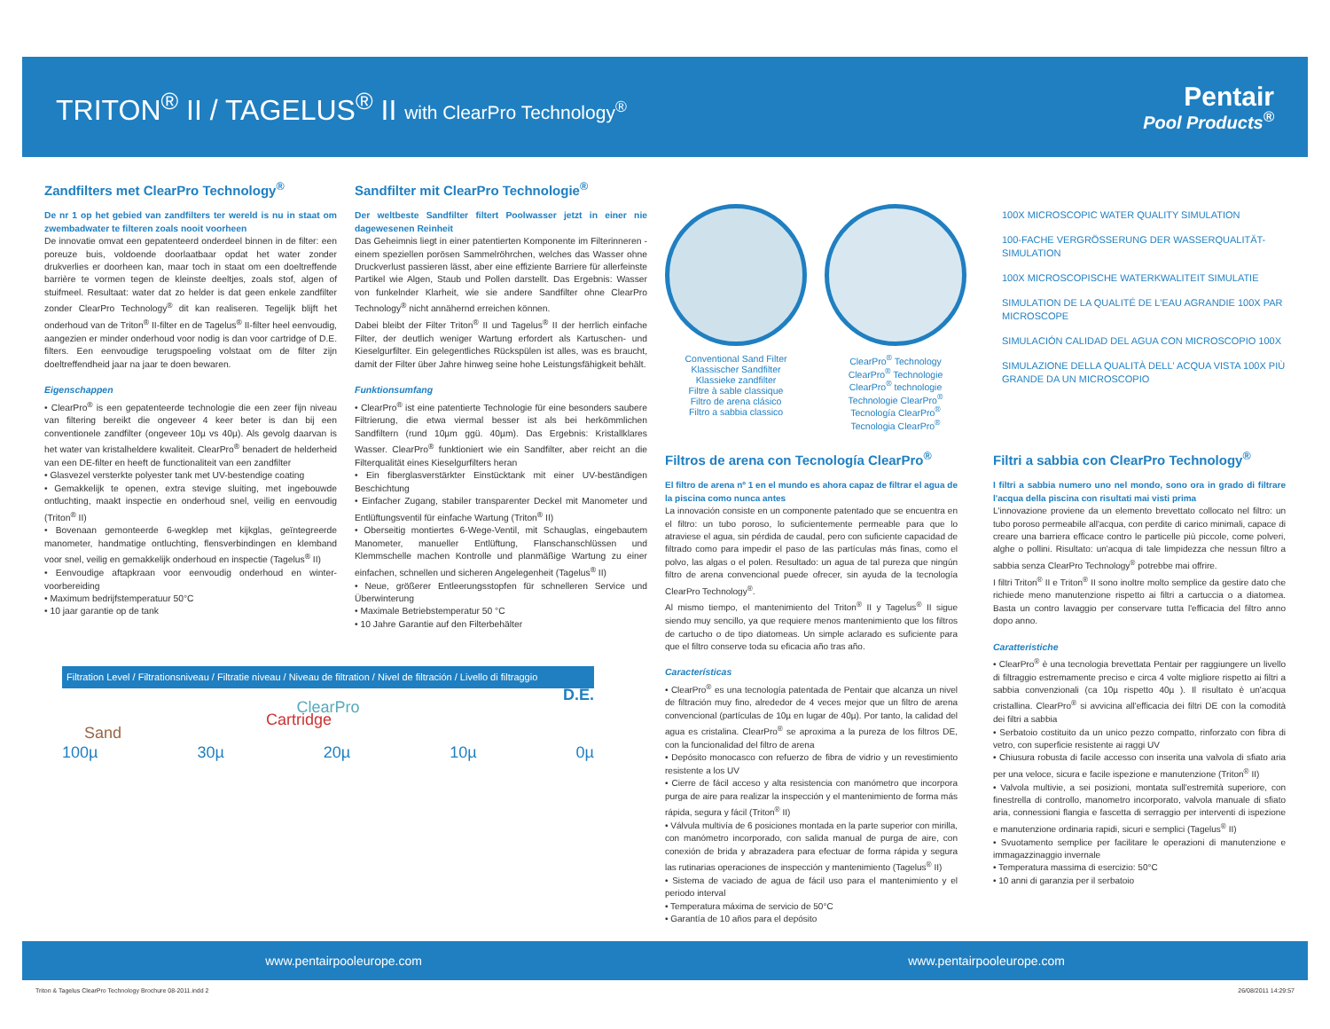TRITON<sup>®</sup> II / TAGELUS<sup>®</sup> II with ClearPro Technology<sup>®</sup>
Pentair
Pool Products<sup>®</sup>
Zandfilters met ClearPro Technology<sup>®</sup>
De nr 1 op het gebied van zandfilters ter wereld is nu in staat om zwembadwater te filteren zoals nooit voorheen
De innovatie omvat een gepatenteerd onderdeel binnen in de filter: een poreuze buis, voldoende doorlaatbaar opdat het water zonder drukverlies er doorheen kan, maar toch in staat om een doeltreffende barrière te vormen tegen de kleinste deeltjes, zoals stof, algen of stuifmeel. Resultaat: water dat zo helder is dat geen enkele zandfilter zonder ClearPro Technology<sup>®</sup> dit kan realiseren. Tegelijk blijft het onderhoud van de Triton<sup>®</sup> II-filter en de Tagelus<sup>®</sup> II-filter heel eenvoudig, aangezien er minder onderhoud voor nodig is dan voor cartridge of D.E. filters. Een eenvoudige terugspoeling volstaat om de filter zijn doeltreffendheid jaar na jaar te doen bewaren.
Eigenschappen
• ClearPro<sup>®</sup> is een gepatenteerde technologie die een zeer fijn niveau van filtering bereikt die ongeveer 4 keer beter is dan bij een conventionele zandfilter (ongeveer 10µ vs 40µ). Als gevolg daarvan is het water van kristalheldere kwaliteit. ClearPro<sup>®</sup> benadert de helderheid van een DE-filter en heeft de functionaliteit van een zandfilter
• Glasvezel versterkte polyester tank met UV-bestendige coating
• Gemakkelijk te openen, extra stevige sluiting, met ingebouwde ontluchting, maakt inspectie en onderhoud snel, veilig en eenvoudig (Triton<sup>®</sup> II)
• Bovenaan gemonteerde 6-wegklep met kijkglas, geïntegreerde manometer, handmatige ontluchting, flensverbindingen en klemband voor snel, veilig en gemakkelijk onderhoud en inspectie (Tagelus<sup>®</sup> II)
• Eenvoudige aftapkraan voor eenvoudig onderhoud en winter-voorbereiding
• Maximum bedrijfstemperatuur 50°C
• 10 jaar garantie op de tank
Sandfilter mit ClearPro Technologie<sup>®</sup>
Der weltbeste Sandfilter filtert Poolwasser jetzt in einer nie dagewesenen Reinheit
Das Geheimnis liegt in einer patentierten Komponente im Filterinneren - einem speziellen porösen Sammelröhrchen, welches das Wasser ohne Druckverlust passieren lässt, aber eine effiziente Barriere für allerfeinste Partikel wie Algen, Staub und Pollen darstellt. Das Ergebnis: Wasser von funkelnder Klarheit, wie sie andere Sandfilter ohne ClearPro Technology<sup>®</sup> nicht annähernd erreichen können.
Dabei bleibt der Filter Triton<sup>®</sup> II und Tagelus<sup>®</sup> II der herrlich einfache Filter, der deutlich weniger Wartung erfordert als Kartuschen- und Kieselgurfilter. Ein gelegentliches Rückspülen ist alles, was es braucht, damit der Filter über Jahre hinweg seine hohe Leistungsfähigkeit behält.
Funktionsumfang
• ClearPro<sup>®</sup> ist eine patentierte Technologie für eine besonders saubere Filtrierung, die etwa viermal besser ist als bei herkömmlichen Sandfiltern (rund 10µm ggü. 40µm). Das Ergebnis: Kristallklares Wasser. ClearPro<sup>®</sup> funktioniert wie ein Sandfilter, aber reicht an die Filterqualität eines Kieselgurfilters heran
• Ein fiberglasverstärkter Einstücktank mit einer UV-beständigen Beschichtung
• Einfacher Zugang, stabiler transparenter Deckel mit Manometer und Entlüftungsventil für einfache Wartung (Triton<sup>®</sup> II)
• Oberseitig montiertes 6-Wege-Ventil, mit Schauglas, eingebautem Manometer, manueller Entlüftung, Flanschanschlüssen und Klemmschelle machen Kontrolle und planmäßige Wartung zu einer einfachen, schnellen und sicheren Angelegenheit (Tagelus<sup>®</sup> II)
• Neue, größerer Entleerungsstopfen für schnelleren Service und Überwinterung
• Maximale Betriebstemperatur 50 °C
• 10 Jahre Garantie auf den Filterbehälter
Filtration Level / Filtrationsniveau / Filtratie niveau / Niveau de filtration / Nivel de filtración / Livello di filtraggio
D.E.
ClearPro
Cartridge
Sand
100µ 30µ 20µ 10µ 0µ
Conventional Sand Filter
Klassischer Sandfilter
Klassieke zandfilter
Filtre à sable classique
Filtro de arena clásico
Filtro a sabbia classico
ClearPro<sup>®</sup> Technology
ClearPro<sup>®</sup> Technologie
ClearPro<sup>®</sup> technologie
Technologie ClearPro<sup>®</sup>
Tecnología ClearPro<sup>®</sup>
Tecnologia ClearPro<sup>®</sup>
100X MICROSCOPIC WATER QUALITY SIMULATION
100-FACHE VERGRÖSSERUNG DER WASSERQUALITÄT-SIMULATION
100X MICROSCOPISCHE WATERKWALITEIT SIMULATIE
SIMULATION DE LA QUALITÉ DE L'EAU AGRANDIE 100X PAR MICROSCOPE
SIMULACIÓN CALIDAD DEL AGUA CON MICROSCOPIO 100X
SIMULAZIONE DELLA QUALITÀ DELL' ACQUA VISTA 100X PIÙ GRANDE DA UN MICROSCOPIO
Filtros de arena con Tecnología ClearPro<sup>®</sup>
El filtro de arena nº 1 en el mundo es ahora capaz de filtrar el agua de la piscina como nunca antes
La innovación consiste en un componente patentado que se encuentra en el filtro: un tubo poroso, lo suficientemente permeable para que lo atraviese el agua, sin pérdida de caudal, pero con suficiente capacidad de filtrado como para impedir el paso de las partículas más finas, como el polvo, las algas o el polen. Resultado: un agua de tal pureza que ningún filtro de arena convencional puede ofrecer, sin ayuda de la tecnología ClearPro Technology<sup>®</sup>.
Al mismo tiempo, el mantenimiento del Triton<sup>®</sup> II y Tagelus<sup>®</sup> II sigue siendo muy sencillo, ya que requiere menos mantenimiento que los filtros de cartucho o de tipo diatomeas. Un simple aclarado es suficiente para que el filtro conserve toda su eficacia año tras año.
Características
• ClearPro<sup>®</sup> es una tecnología patentada de Pentair que alcanza un nivel de filtración muy fino, alrededor de 4 veces mejor que un filtro de arena convencional (partículas de 10µ en lugar de 40µ). Por tanto, la calidad del agua es cristalina. ClearPro<sup>®</sup> se aproxima a la pureza de los filtros DE, con la funcionalidad del filtro de arena
• Depósito monocasco con refuerzo de fibra de vidrio y un revestimiento resistente a los UV
• Cierre de fácil acceso y alta resistencia con manómetro que incorpora purga de aire para realizar la inspección y el mantenimiento de forma más rápida, segura y fácil (Triton<sup>®</sup> II)
• Válvula multivía de 6 posiciones montada en la parte superior con mirilla, con manómetro incorporado, con salida manual de purga de aire, con conexión de brida y abrazadera para efectuar de forma rápida y segura las rutinarias operaciones de inspección y mantenimiento (Tagelus<sup>®</sup> II)
• Sistema de vaciado de agua de fácil uso para el mantenimiento y el periodo interval
• Temperatura máxima de servicio de 50°C
• Garantía de 10 años para el depósito
Filtri a sabbia con ClearPro Technology<sup>®</sup>
I filtri a sabbia numero uno nel mondo, sono ora in grado di filtrare l'acqua della piscina con risultati mai visti prima
L'innovazione proviene da un elemento brevettato collocato nel filtro: un tubo poroso permeabile all'acqua, con perdite di carico minimali, capace di creare una barriera efficace contro le particelle più piccole, come polveri, alghe o pollini. Risultato: un'acqua di tale limpidezza che nessun filtro a sabbia senza ClearPro Technology<sup>®</sup> potrebbe mai offrire.
I filtri Triton<sup>®</sup> II e Triton<sup>®</sup> II sono inoltre molto semplice da gestire dato che richiede meno manutenzione rispetto ai filtri a cartuccia o a diatomea. Basta un contro lavaggio per conservare tutta l'efficacia del filtro anno dopo anno.
Caratteristiche
• ClearPro<sup>®</sup> è una tecnologia brevettata Pentair per raggiungere un livello di filtraggio estremamente preciso e circa 4 volte migliore rispetto ai filtri a sabbia convenzionali (ca 10µ rispetto 40µ ). Il risultato è un'acqua cristallina. ClearPro<sup>®</sup> si avvicina all'efficacia dei filtri DE con la comodità dei filtri a sabbia
• Serbatoio costituito da un unico pezzo compatto, rinforzato con fibra di vetro, con superficie resistente ai raggi UV
• Chiusura robusta di facile accesso con inserita una valvola di sfiato aria per una veloce, sicura e facile ispezione e manutenzione (Triton<sup>®</sup> II)
• Valvola multivie, a sei posizioni, montata sull'estremità superiore, con finestrella di controllo, manometro incorporato, valvola manuale di sfiato aria, connessioni flangia e fascetta di serraggio per interventi di ispezione e manutenzione ordinaria rapidi, sicuri e semplici (Tagelus<sup>®</sup> II)
• Svuotamento semplice per facilitare le operazioni di manutenzione e immagazzinaggio invernale
• Temperatura massima di esercizio: 50°C
• 10 anni di garanzia per il serbatoio
www.pentairpooleurope.com www.pentairpooleurope.com
Triton & Tagelus ClearPro Technology Brochure 08-2011.indd 2 26/08/2011 14:29:57